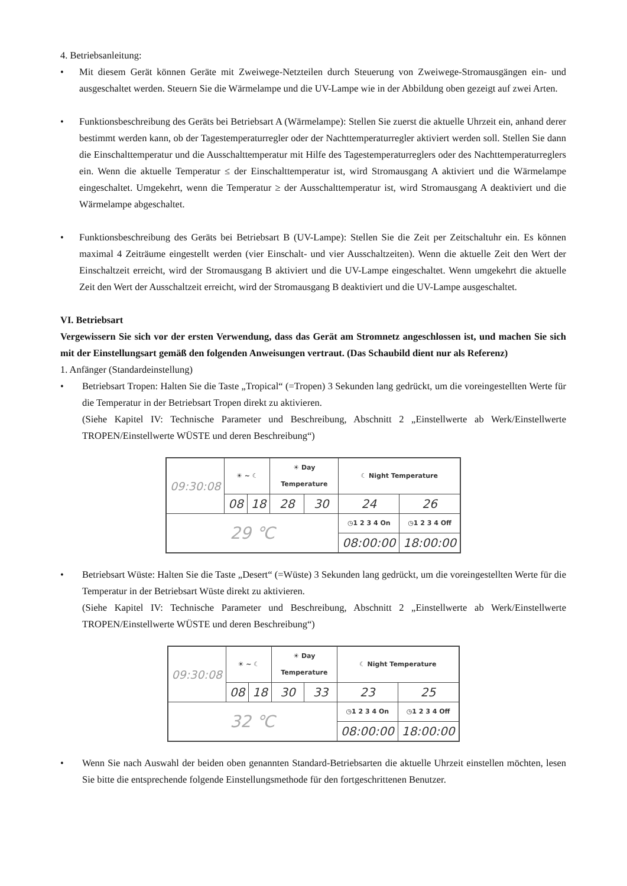4. Betriebsanleitung:
• Mit diesem Gerät können Geräte mit Zweiwege-Netzteilen durch Steuerung von Zweiwege-Stromausgängen ein- und ausgeschaltet werden. Steuern Sie die Wärmelampe und die UV-Lampe wie in der Abbildung oben gezeigt auf zwei Arten.
• Funktionsbeschreibung des Geräts bei Betriebsart A (Wärmelampe): Stellen Sie zuerst die aktuelle Uhrzeit ein, anhand derer bestimmt werden kann, ob der Tagestemperaturregler oder der Nachttemperaturregler aktiviert werden soll. Stellen Sie dann die Einschalttemperatur und die Ausschalttemperatur mit Hilfe des Tagestemperaturreglers oder des Nachttemperaturreglers ein. Wenn die aktuelle Temperatur ≤ der Einschalttemperatur ist, wird Stromausgang A aktiviert und die Wärmelampe eingeschaltet. Umgekehrt, wenn die Temperatur ≥ der Ausschalttemperatur ist, wird Stromausgang A deaktiviert und die Wärmelampe abgeschaltet.
• Funktionsbeschreibung des Geräts bei Betriebsart B (UV-Lampe): Stellen Sie die Zeit per Zeitschaltuhr ein. Es können maximal 4 Zeiträume eingestellt werden (vier Einschalt- und vier Ausschaltzeiten). Wenn die aktuelle Zeit den Wert der Einschaltzeit erreicht, wird der Stromausgang B aktiviert und die UV-Lampe eingeschaltet. Wenn umgekehrt die aktuelle Zeit den Wert der Ausschaltzeit erreicht, wird der Stromausgang B deaktiviert und die UV-Lampe ausgeschaltet.
VI. Betriebsart
Vergewissern Sie sich vor der ersten Verwendung, dass das Gerät am Stromnetz angeschlossen ist, und machen Sie sich mit der Einstellungsart gemäß den folgenden Anweisungen vertraut. (Das Schaubild dient nur als Referenz)
1. Anfänger (Standardeinstellung)
• Betriebsart Tropen: Halten Sie die Taste „Tropical“ (=Tropen) 3 Sekunden lang gedrückt, um die voreingestellten Werte für die Temperatur in der Betriebsart Tropen direkt zu aktivieren.
(Siehe Kapitel IV: Technische Parameter und Beschreibung, Abschnitt 2 „Einstellwerte ab Werk/Einstellwerte TROPEN/Einstellwerte WÜSTE und deren Beschreibung“)
| 09:30:08 | ☀ ~ ☾ | | ☀ Day Temperature | | ☾ Night Temperature | |
| | 08 | 18 | 28 | 30 | 24 | 26 |
| 29 ℃ | | | | | ◷1 2 3 4 On | ◷1 2 3 4 Off |
| | | | | | 08:00:00 | 18:00:00 |
• Betriebsart Wüste: Halten Sie die Taste „Desert“ (=Wüste) 3 Sekunden lang gedrückt, um die voreingestellten Werte für die Temperatur in der Betriebsart Wüste direkt zu aktivieren.
(Siehe Kapitel IV: Technische Parameter und Beschreibung, Abschnitt 2 „Einstellwerte ab Werk/Einstellwerte TROPEN/Einstellwerte WÜSTE und deren Beschreibung“)
| 09:30:08 | ☀ ~ ☾ | | ☀ Day Temperature | | ☾ Night Temperature | |
| | 08 | 18 | 30 | 33 | 23 | 25 |
| 32 ℃ | | | | | ◷1 2 3 4 On | ◷1 2 3 4 Off |
| | | | | | 08:00:00 | 18:00:00 |
• Wenn Sie nach Auswahl der beiden oben genannten Standard-Betriebsarten die aktuelle Uhrzeit einstellen möchten, lesen Sie bitte die entsprechende folgende Einstellungsmethode für den fortgeschrittenen Benutzer.